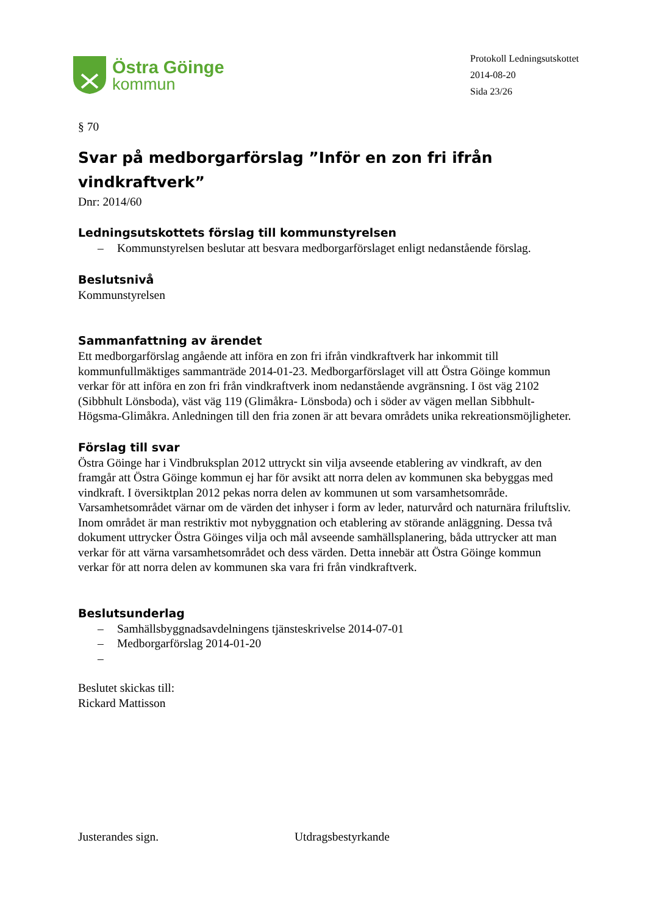Östra Göinge
kommun
Protokoll Ledningsutskottet
2014-08-20
Sida 23/26
§ 70
Svar på medborgarförslag ”Inför en zon fri ifrån vindkraftverk”
Dnr: 2014/60
Ledningsutskottets förslag till kommunstyrelsen
– Kommunstyrelsen beslutar att besvara medborgarförslaget enligt nedanstående förslag.
Beslutsnivå
Kommunstyrelsen
Sammanfattning av ärendet
Ett medborgarförslag angående att införa en zon fri ifrån vindkraftverk har inkommit till kommunfullmäktiges sammanträde 2014-01-23. Medborgarförslaget vill att Östra Göinge kommun verkar för att införa en zon fri från vindkraftverk inom nedanstående avgränsning. I öst väg 2102 (Sibbhult Lönsboda), väst väg 119 (Glimåkra- Lönsboda) och i söder av vägen mellan Sibbhult- Högsma-Glimåkra. Anledningen till den fria zonen är att bevara områdets unika rekreationsmöjligheter.
Förslag till svar
Östra Göinge har i Vindbruksplan 2012 uttryckt sin vilja avseende etablering av vindkraft, av den framgår att Östra Göinge kommun ej har för avsikt att norra delen av kommunen ska bebyggas med vindkraft. I översiktplan 2012 pekas norra delen av kommunen ut som varsamhetsområde. Varsamhetsområdet värnar om de värden det inhyser i form av leder, naturvård och naturnära friluftsliv. Inom området är man restriktiv mot nybyggnation och etablering av störande anläggning. Dessa två dokument uttrycker Östra Göinges vilja och mål avseende samhällsplanering, båda uttrycker att man verkar för att värna varsamhetsområdet och dess värden. Detta innebär att Östra Göinge kommun verkar för att norra delen av kommunen ska vara fri från vindkraftverk.
Beslutsunderlag
– Samhällsbyggnadsavdelningens tjänsteskrivelse 2014-07-01
– Medborgarförslag 2014-01-20
–
Beslutet skickas till:
Rickard Mattisson
Justerandes sign. Utdragsbestyrkande